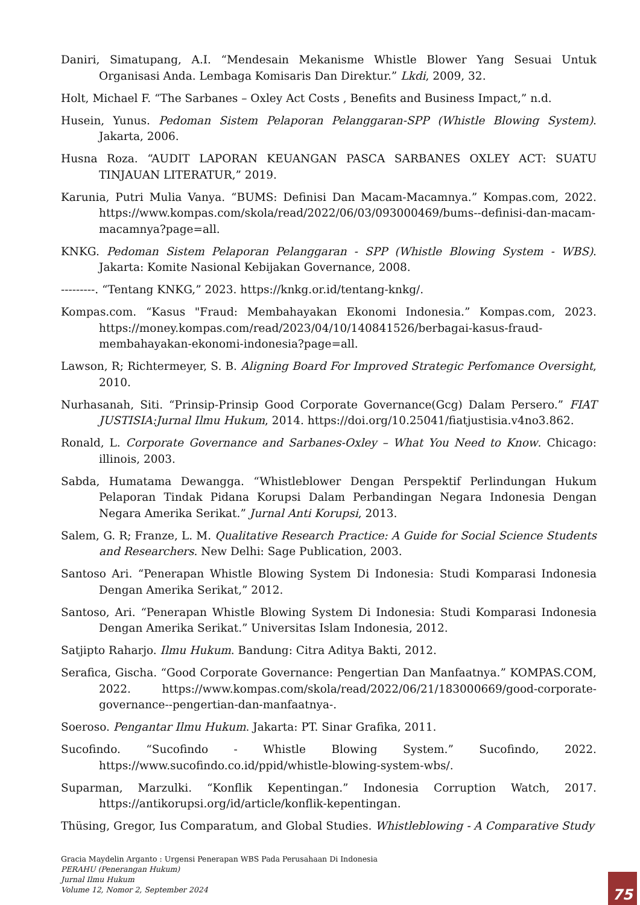Daniri, Simatupang, A.I. “Mendesain Mekanisme Whistle Blower Yang Sesuai Untuk Organisasi Anda. Lembaga Komisaris Dan Direktur.” Lkdi, 2009, 32.
Holt, Michael F. “The Sarbanes – Oxley Act Costs , Benefits and Business Impact,” n.d.
Husein, Yunus. Pedoman Sistem Pelaporan Pelanggaran-SPP (Whistle Blowing System). Jakarta, 2006.
Husna Roza. “AUDIT LAPORAN KEUANGAN PASCA SARBANES OXLEY ACT: SUATU TINJAUAN LITERATUR,” 2019.
Karunia, Putri Mulia Vanya. “BUMS: Definisi Dan Macam-Macamnya.” Kompas.com, 2022. https://www.kompas.com/skola/read/2022/06/03/093000469/bums--definisi-dan-macam-macamnya?page=all.
KNKG. Pedoman Sistem Pelaporan Pelanggaran - SPP (Whistle Blowing System - WBS). Jakarta: Komite Nasional Kebijakan Governance, 2008.
---------. “Tentang KNKG,” 2023. https://knkg.or.id/tentang-knkg/.
Kompas.com. “Kasus "Fraud: Membahayakan Ekonomi Indonesia.” Kompas.com, 2023. https://money.kompas.com/read/2023/04/10/140841526/berbagai-kasus-fraud-membahayakan-ekonomi-indonesia?page=all.
Lawson, R; Richtermeyer, S. B. Aligning Board For Improved Strategic Perfomance Oversight, 2010.
Nurhasanah, Siti. “Prinsip-Prinsip Good Corporate Governance(Gcg) Dalam Persero.” FIAT JUSTISIA:Jurnal Ilmu Hukum, 2014. https://doi.org/10.25041/fiatjustisia.v4no3.862.
Ronald, L. Corporate Governance and Sarbanes-Oxley – What You Need to Know. Chicago: illinois, 2003.
Sabda, Humatama Dewangga. “Whistleblower Dengan Perspektif Perlindungan Hukum Pelaporan Tindak Pidana Korupsi Dalam Perbandingan Negara Indonesia Dengan Negara Amerika Serikat.” Jurnal Anti Korupsi, 2013.
Salem, G. R; Franze, L. M. Qualitative Research Practice: A Guide for Social Science Students and Researchers. New Delhi: Sage Publication, 2003.
Santoso Ari. “Penerapan Whistle Blowing System Di Indonesia: Studi Komparasi Indonesia Dengan Amerika Serikat,” 2012.
Santoso, Ari. “Penerapan Whistle Blowing System Di Indonesia: Studi Komparasi Indonesia Dengan Amerika Serikat.” Universitas Islam Indonesia, 2012.
Satjipto Raharjo. Ilmu Hukum. Bandung: Citra Aditya Bakti, 2012.
Serafica, Gischa. “Good Corporate Governance: Pengertian Dan Manfaatnya.” KOMPAS.COM, 2022. https://www.kompas.com/skola/read/2022/06/21/183000669/good-corporate-governance--pengertian-dan-manfaatnya-.
Soeroso. Pengantar Ilmu Hukum. Jakarta: PT. Sinar Grafika, 2011.
Sucofindo. “Sucofindo - Whistle Blowing System.” Sucofindo, 2022. https://www.sucofindo.co.id/ppid/whistle-blowing-system-wbs/.
Suparman, Marzulki. “Konflik Kepentingan.” Indonesia Corruption Watch, 2017. https://antikorupsi.org/id/article/konflik-kepentingan.
Thüsing, Gregor, Ius Comparatum, and Global Studies. Whistleblowing - A Comparative Study
Gracia Maydelin Arganto : Urgensi Penerapan WBS Pada Perusahaan Di Indonesia
PERAHU (Penerangan Hukum)
Jurnal Ilmu Hukum
Volume 12, Nomor 2, September 2024
75